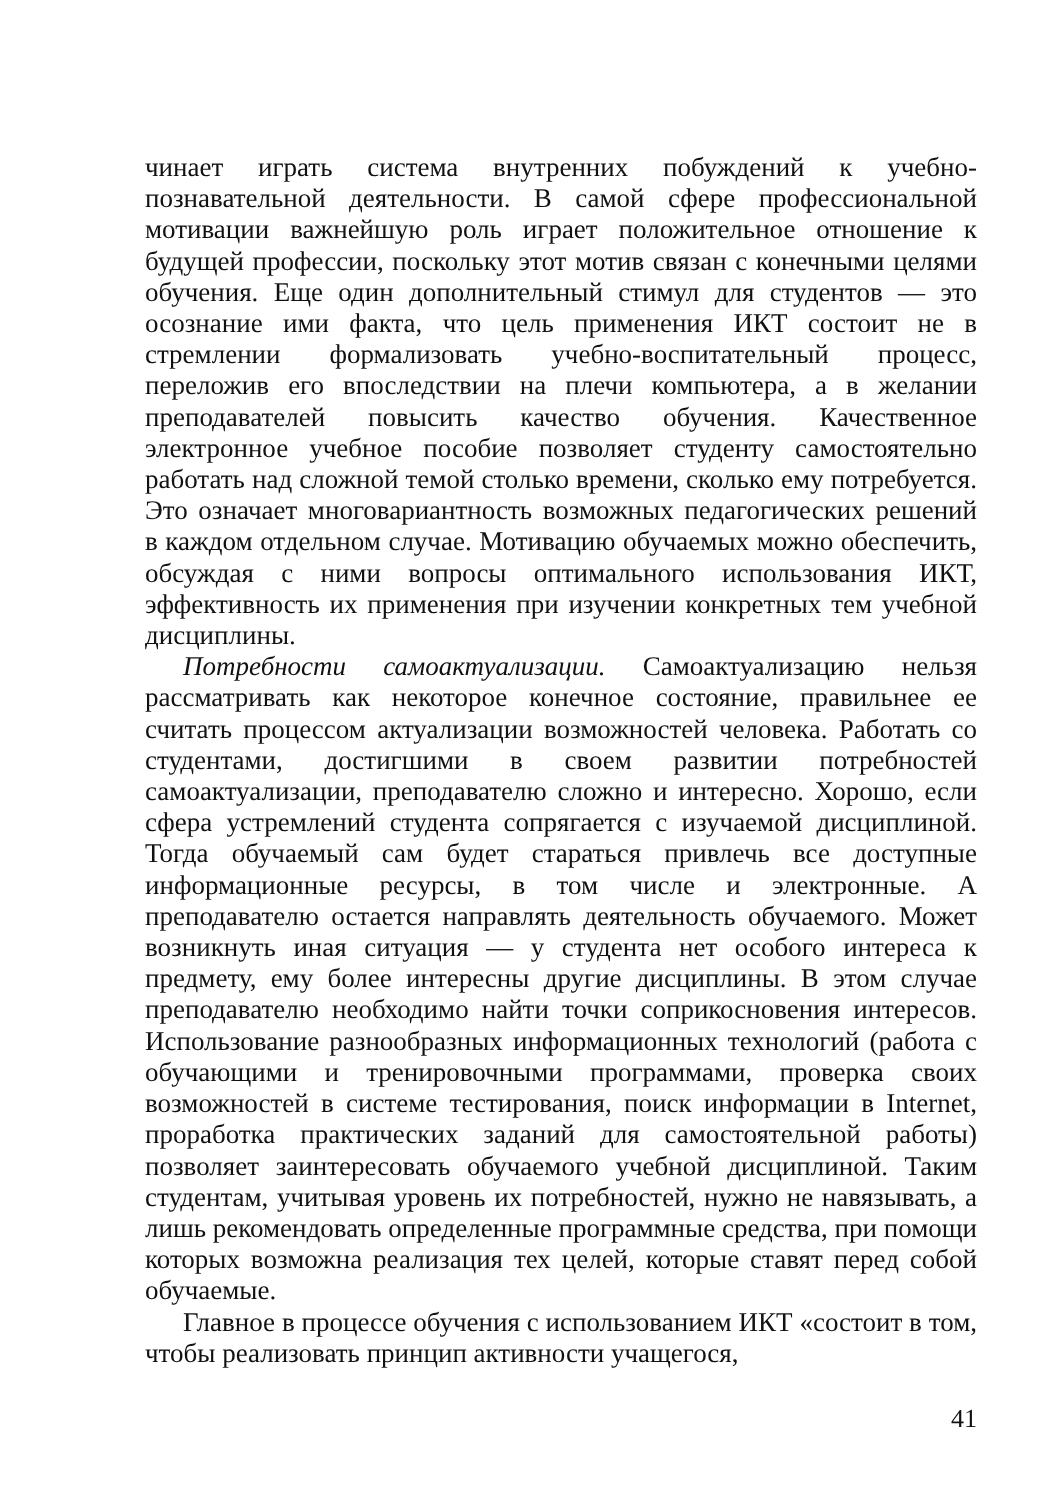чинает играть система внутренних побуждений к учебно-познавательной деятельности. В самой сфере профессиональной мотивации важнейшую роль играет положительное отношение к будущей профессии, поскольку этот мотив связан с конечными целями обучения. Еще один дополнительный стимул для студентов — это осознание ими факта, что цель применения ИКТ состоит не в стремлении формализовать учебно-воспитательный процесс, переложив его впоследствии на плечи компьютера, а в желании преподавателей повысить качество обучения. Качественное электронное учебное пособие позволяет студенту самостоятельно работать над сложной темой столько времени, сколько ему потребуется. Это означает многовариантность возможных педагогических решений в каждом отдельном случае. Мотивацию обучаемых можно обеспечить, обсуждая с ними вопросы оптимального использования ИКТ, эффективность их применения при изучении конкретных тем учебной дисциплины.
Потребности самоактуализации. Самоактуализацию нельзя рассматривать как некоторое конечное состояние, правильнее ее считать процессом актуализации возможностей человека. Работать со студентами, достигшими в своем развитии потребностей самоактуализации, преподавателю сложно и интересно. Хорошо, если сфера устремлений студента сопрягается с изучаемой дисциплиной. Тогда обучаемый сам будет стараться привлечь все доступные информационные ресурсы, в том числе и электронные. А преподавателю остается направлять деятельность обучаемого. Может возникнуть иная ситуация — у студента нет особого интереса к предмету, ему более интересны другие дисциплины. В этом случае преподавателю необходимо найти точки соприкосновения интересов. Использование разнообразных информационных технологий (работа с обучающими и тренировочными программами, проверка своих возможностей в системе тестирования, поиск информации в Internet, проработка практических заданий для самостоятельной работы) позволяет заинтересовать обучаемого учебной дисциплиной. Таким студентам, учитывая уровень их потребностей, нужно не навязывать, а лишь рекомендовать определенные программные средства, при помощи которых возможна реализация тех целей, которые ставят перед собой обучаемые.
Главное в процессе обучения с использованием ИКТ «состоит в том, чтобы реализовать принцип активности учащегося,
41